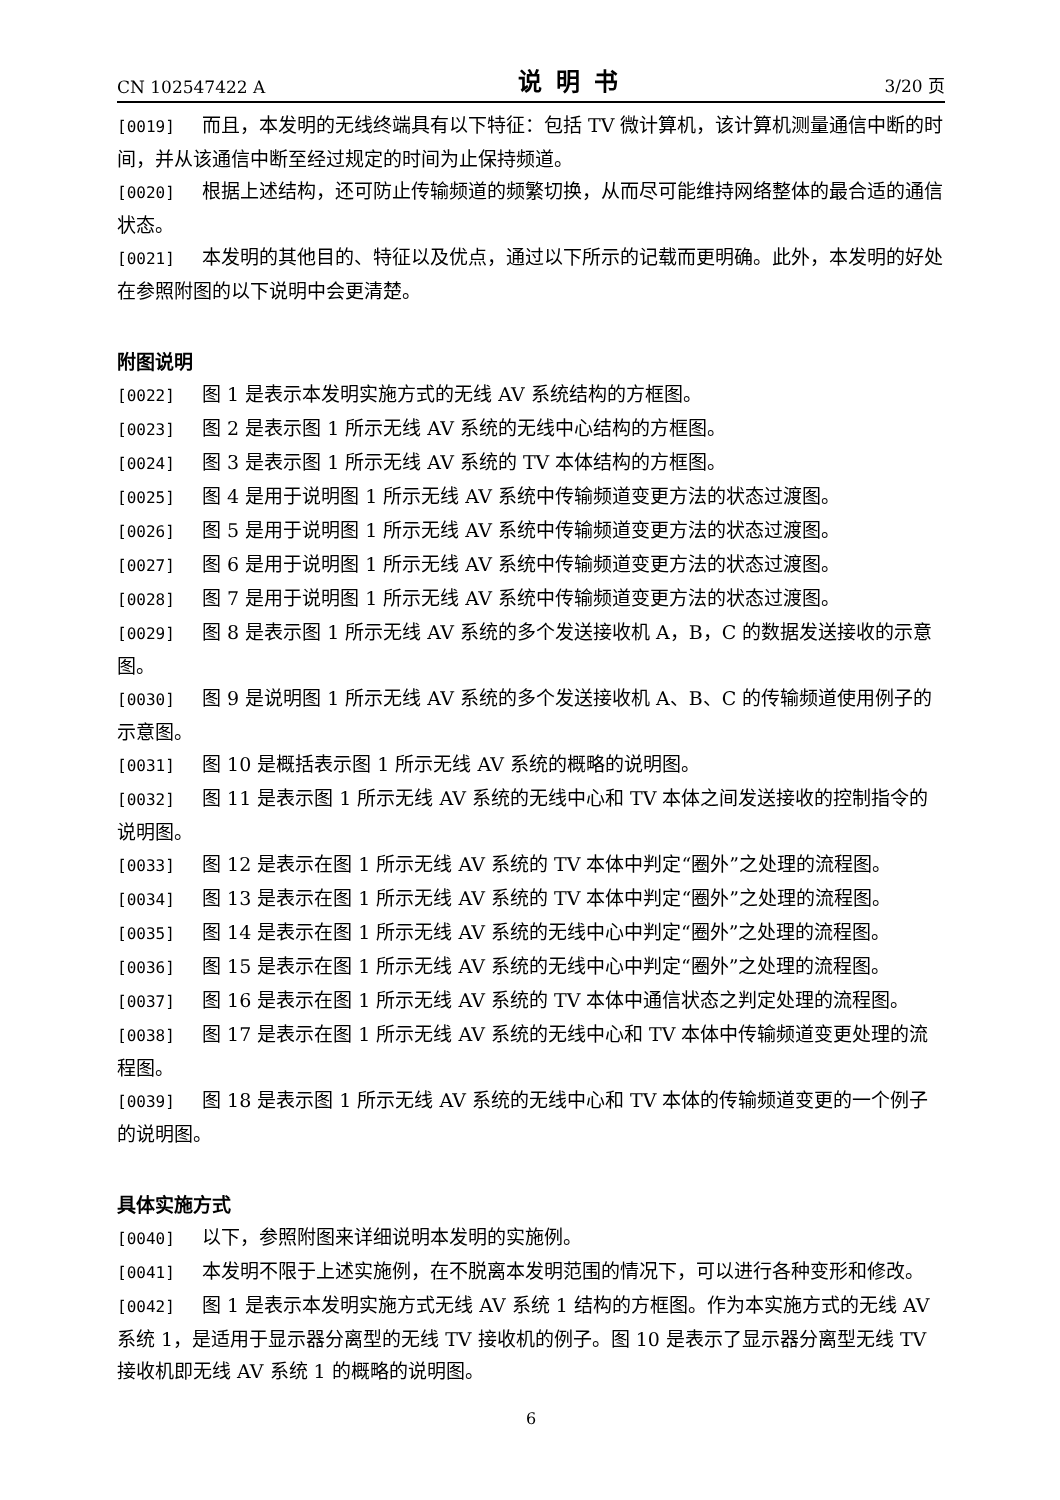CN 102547422 A 说明书 3/20 页
[0019] 而且，本发明的无线终端具有以下特征：包括 TV 微计算机，该计算机测量通信中断的时间，并从该通信中断至经过规定的时间为止保持频道。
[0020] 根据上述结构，还可防止传输频道的频繁切换，从而尽可能维持网络整体的最合适的通信状态。
[0021] 本发明的其他目的、特征以及优点，通过以下所示的记载而更明确。此外，本发明的好处在参照附图的以下说明中会更清楚。
附图说明
[0022] 图 1 是表示本发明实施方式的无线 AV 系统结构的方框图。
[0023] 图 2 是表示图 1 所示无线 AV 系统的无线中心结构的方框图。
[0024] 图 3 是表示图 1 所示无线 AV 系统的 TV 本体结构的方框图。
[0025] 图 4 是用于说明图 1 所示无线 AV 系统中传输频道变更方法的状态过渡图。
[0026] 图 5 是用于说明图 1 所示无线 AV 系统中传输频道变更方法的状态过渡图。
[0027] 图 6 是用于说明图 1 所示无线 AV 系统中传输频道变更方法的状态过渡图。
[0028] 图 7 是用于说明图 1 所示无线 AV 系统中传输频道变更方法的状态过渡图。
[0029] 图 8 是表示图 1 所示无线 AV 系统的多个发送接收机 A，B，C 的数据发送接收的示意图。
[0030] 图 9 是说明图 1 所示无线 AV 系统的多个发送接收机 A、B、C 的传输频道使用例子的示意图。
[0031] 图 10 是概括表示图 1 所示无线 AV 系统的概略的说明图。
[0032] 图 11 是表示图 1 所示无线 AV 系统的无线中心和 TV 本体之间发送接收的控制指令的说明图。
[0033] 图 12 是表示在图 1 所示无线 AV 系统的 TV 本体中判定“圈外”之处理的流程图。
[0034] 图 13 是表示在图 1 所示无线 AV 系统的 TV 本体中判定“圈外”之处理的流程图。
[0035] 图 14 是表示在图 1 所示无线 AV 系统的无线中心中判定“圈外”之处理的流程图。
[0036] 图 15 是表示在图 1 所示无线 AV 系统的无线中心中判定“圈外”之处理的流程图。
[0037] 图 16 是表示在图 1 所示无线 AV 系统的 TV 本体中通信状态之判定处理的流程图。
[0038] 图 17 是表示在图 1 所示无线 AV 系统的无线中心和 TV 本体中传输频道变更处理的流程图。
[0039] 图 18 是表示图 1 所示无线 AV 系统的无线中心和 TV 本体的传输频道变更的一个例子的说明图。
具体实施方式
[0040] 以下，参照附图来详细说明本发明的实施例。
[0041] 本发明不限于上述实施例，在不脱离本发明范围的情况下，可以进行各种变形和修改。
[0042] 图 1 是表示本发明实施方式无线 AV 系统 1 结构的方框图。作为本实施方式的无线 AV 系统 1，是适用于显示器分离型的无线 TV 接收机的例子。图 10 是表示了显示器分离型无线 TV 接收机即无线 AV 系统 1 的概略的说明图。
6